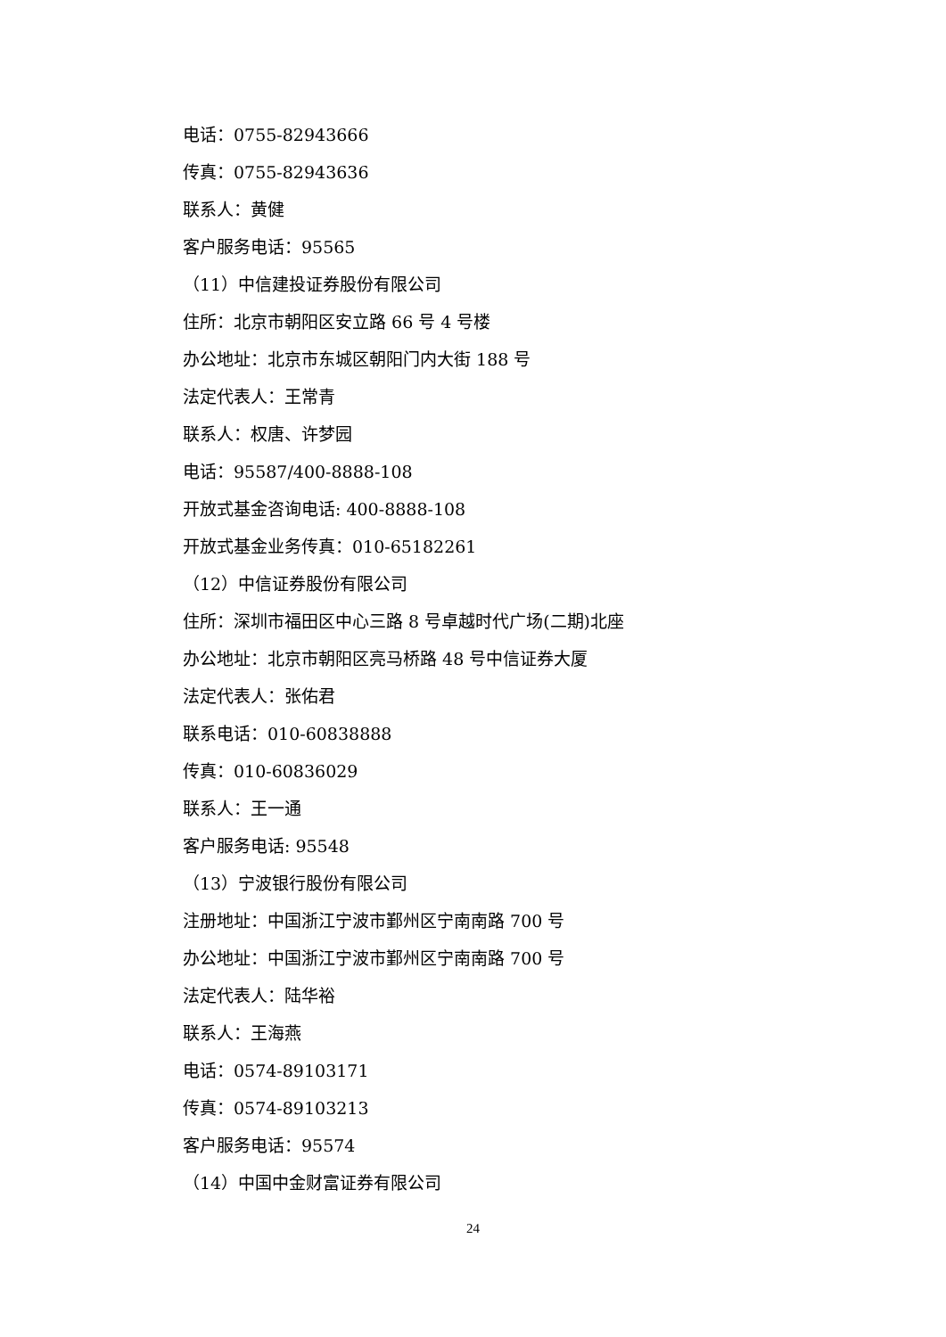电话：0755-82943666
传真：0755-82943636
联系人：黄健
客户服务电话：95565
（11）中信建投证券股份有限公司
住所：北京市朝阳区安立路 66 号 4 号楼
办公地址：北京市东城区朝阳门内大街 188 号
法定代表人：王常青
联系人：权唐、许梦园
电话：95587/400-8888-108
开放式基金咨询电话: 400-8888-108
开放式基金业务传真：010-65182261
（12）中信证券股份有限公司
住所：深圳市福田区中心三路 8 号卓越时代广场(二期)北座
办公地址：北京市朝阳区亮马桥路 48 号中信证券大厦
法定代表人：张佑君
联系电话：010-60838888
传真：010-60836029
联系人：王一通
客户服务电话: 95548
（13）宁波银行股份有限公司
注册地址：中国浙江宁波市鄞州区宁南南路 700 号
办公地址：中国浙江宁波市鄞州区宁南南路 700 号
法定代表人：陆华裕
联系人：王海燕
电话：0574-89103171
传真：0574-89103213
客户服务电话：95574
（14）中国中金财富证券有限公司
24